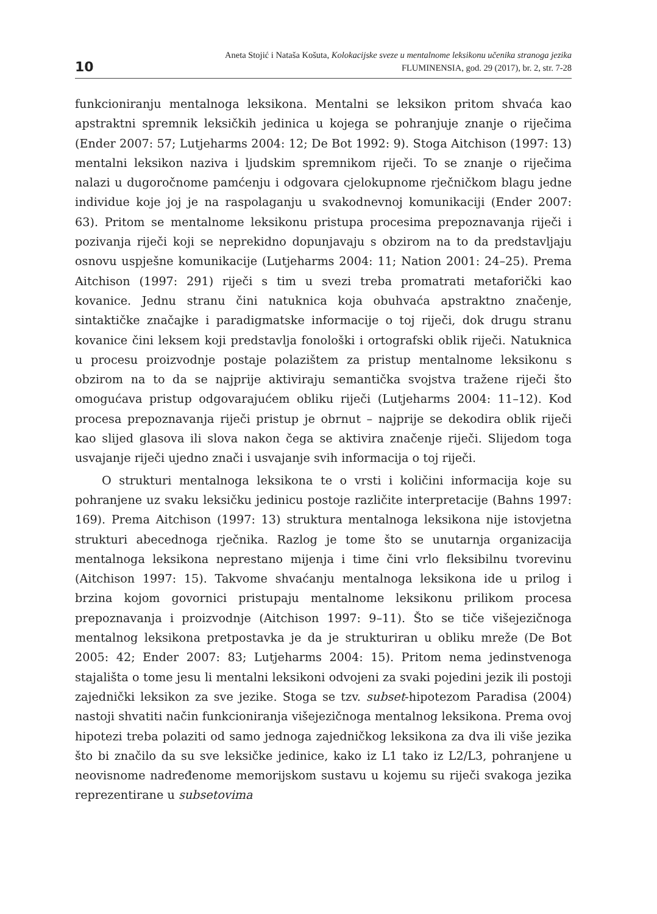10
Aneta Stojić i Nataša Košuta, Kolokacijske sveze u mentalnome leksikonu učenika stranoga jezika
FLUMINENSIA, god. 29 (2017), br. 2, str. 7-28
funkcioniranju mentalnoga leksikona. Mentalni se leksikon pritom shvaća kao apstraktni spremnik leksičkih jedinica u kojega se pohranjuje znanje o riječima (Ender 2007: 57; Lutjeharms 2004: 12; De Bot 1992: 9). Stoga Aitchison (1997: 13) mentalni leksikon naziva i ljudskim spremnikom riječi. To se znanje o riječima nalazi u dugoročnome pamćenju i odgovara cjelokupnome rječničkom blagu jedne individue koje joj je na raspolaganju u svakodnevnoj komunikaciji (Ender 2007: 63). Pritom se mentalnome leksikonu pristupa procesima prepoznavanja riječi i pozivanja riječi koji se neprekidno dopunjavaju s obzirom na to da predstavljaju osnovu uspješne komunikacije (Lutjeharms 2004: 11; Nation 2001: 24–25). Prema Aitchison (1997: 291) riječi s tim u svezi treba promatrati metaforički kao kovanice. Jednu stranu čini natuknica koja obuhvaća apstraktno značenje, sintaktičke značajke i paradigmatske informacije o toj riječi, dok drugu stranu kovanice čini leksem koji predstavlja fonološki i ortografski oblik riječi. Natuknica u procesu proizvodnje postaje polazištem za pristup mentalnome leksikonu s obzirom na to da se najprije aktiviraju semantička svojstva tražene riječi što omogućava pristup odgovarajućem obliku riječi (Lutjeharms 2004: 11–12). Kod procesa prepoznavanja riječi pristup je obrnut – najprije se dekodira oblik riječi kao slijed glasova ili slova nakon čega se aktivira značenje riječi. Slijedom toga usvajanje riječi ujedno znači i usvajanje svih informacija o toj riječi.
O strukturi mentalnoga leksikona te o vrsti i količini informacija koje su pohranjene uz svaku leksičku jedinicu postoje različite interpretacije (Bahns 1997: 169). Prema Aitchison (1997: 13) struktura mentalnoga leksikona nije istovjetna strukturi abecednoga rječnika. Razlog je tome što se unutarnja organizacija mentalnoga leksikona neprestano mijenja i time čini vrlo fleksibilnu tvorevinu (Aitchison 1997: 15). Takvome shvaćanju mentalnoga leksikona ide u prilog i brzina kojom govornici pristupaju mentalnome leksikonu prilikom procesa prepoznavanja i proizvodnje (Aitchison 1997: 9–11). Što se tiče višejezičnoga mentalnog leksikona pretpostavka je da je strukturiran u obliku mreže (De Bot 2005: 42; Ender 2007: 83; Lutjeharms 2004: 15). Pritom nema jedinstvenoga stajališta o tome jesu li mentalni leksikoni odvojeni za svaki pojedini jezik ili postoji zajednički leksikon za sve jezike. Stoga se tzv. subset-hipotezom Paradisa (2004) nastoji shvatiti način funkcioniranja višejezičnoga mentalnog leksikona. Prema ovoj hipotezi treba polaziti od samo jednoga zajedničkog leksikona za dva ili više jezika što bi značilo da su sve leksičke jedinice, kako iz L1 tako iz L2/L3, pohranjene u neovisnome nadređenome memorijskom sustavu u kojemu su riječi svakoga jezika reprezentirane u subsetovima